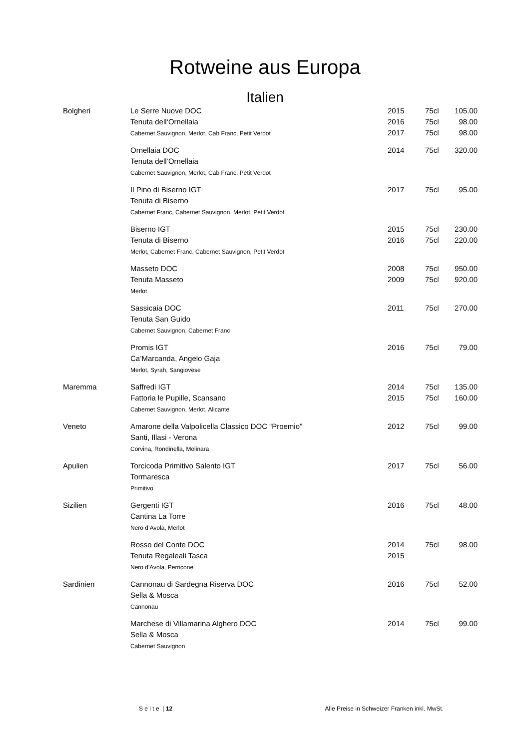Rotweine aus Europa
Italien
| Bolgheri | Le Serre Nuove DOC | 2015 | 75cl | 105.00 |
| | Tenuta dell‘Ornellaia | 2016 | 75cl | 98.00 |
| | Cabernet Sauvignon, Merlot, Cab Franc, Petit Verdot | 2017 | 75cl | 98.00 |
| | Ornellaia DOC | 2014 | 75cl | 320.00 |
| | Tenuta dell‘Ornellaia | | | |
| | Cabernet Sauvignon, Merlot, Cab Franc, Petit Verdot | | | |
| | Il Pino di Biserno IGT | 2017 | 75cl | 95.00 |
| | Tenuta di Biserno | | | |
| | Cabernet Franc, Cabernet Sauvignon, Merlot, Petit Verdot | | | |
| | Biserno IGT | 2015 | 75cl | 230.00 |
| | Tenuta di Biserno | 2016 | 75cl | 220.00 |
| | Merlot, Cabernet Franc, Cabernet Sauvignon, Petit Verdot | | | |
| | Masseto DOC | 2008 | 75cl | 950.00 |
| | Tenuta Masseto | 2009 | 75cl | 920.00 |
| | Merlot | | | |
| | Sassicaia DOC | 2011 | 75cl | 270.00 |
| | Tenuta San Guido | | | |
| | Cabernet Sauvignon, Cabernet Franc | | | |
| | Promis IGT | 2016 | 75cl | 79.00 |
| | Ca’Marcanda, Angelo Gaja | | | |
| | Merlot, Syrah, Sangiovese | | | |
| Maremma | Saffredi IGT | 2014 | 75cl | 135.00 |
| | Fattoria le Pupille, Scansano | 2015 | 75cl | 160.00 |
| | Cabernet Sauvignon, Merlot, Alicante | | | |
| Veneto | Amarone della Valpolicella Classico DOC “Proemio” | 2012 | 75cl | 99.00 |
| | Santi, Illasi - Verona | | | |
| | Corvina, Rondinella, Molinara | | | |
| Apulien | Torcicoda Primitivo Salento IGT | 2017 | 75cl | 56.00 |
| | Tormaresca | | | |
| | Primitivo | | | |
| Sizilien | Gergenti IGT | 2016 | 75cl | 48.00 |
| | Cantina La Torre | | | |
| | Nero d’Avola, Merlot | | | |
| | Rosso del Conte DOC | 2014 | 75cl | 98.00 |
| | Tenuta Regaleali Tasca | 2015 | | |
| | Nero d'Avola, Perricone | | | |
| Sardinien | Cannonau di Sardegna Riserva DOC | 2016 | 75cl | 52.00 |
| | Sella & Mosca | | | |
| | Cannonau | | | |
| | Marchese di Villamarina Alghero DOC | 2014 | 75cl | 99.00 |
| | Sella & Mosca | | | |
| | Cabernet Sauvignon | | | |
S e i t e | 12 Alle Preise in Schweizer Franken inkl. MwSt.